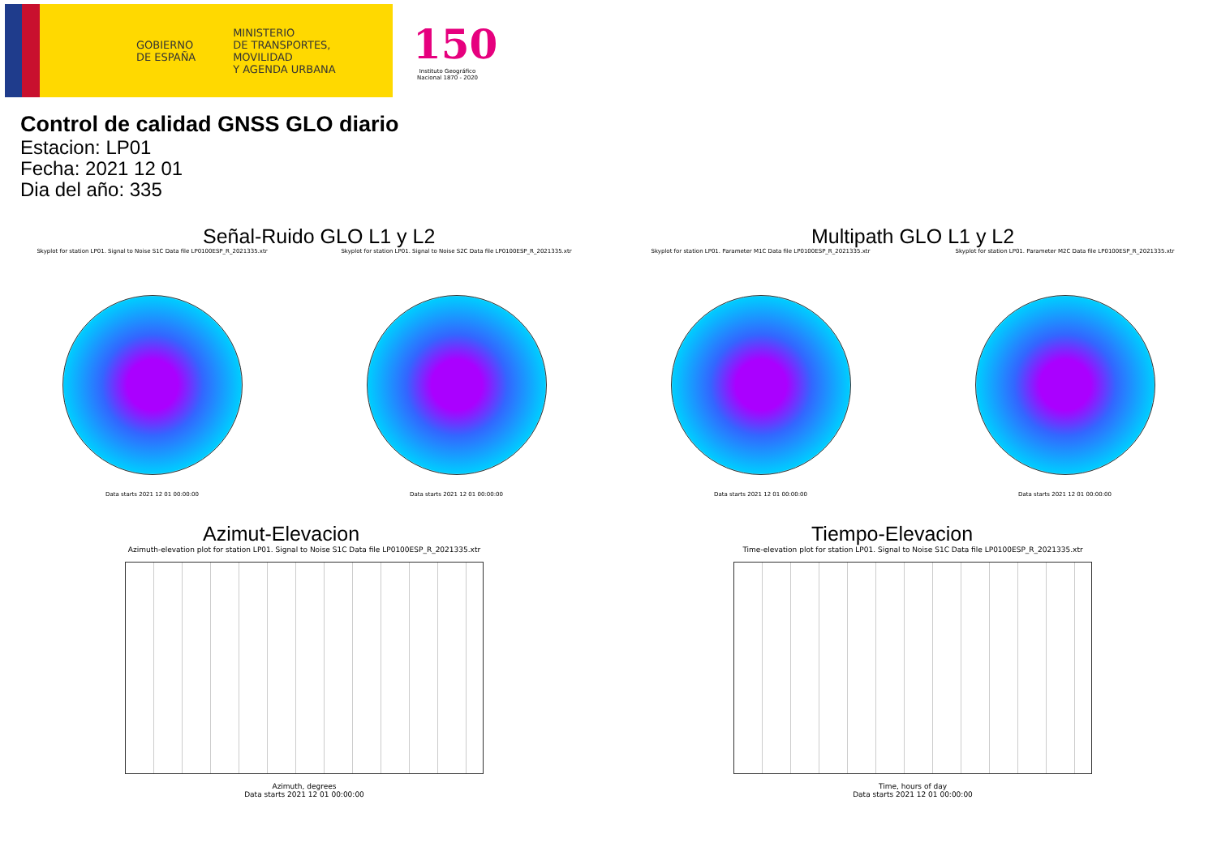GOBIERNO
DE ESPAÑA
MINISTERIO
DE TRANSPORTES, MOVILIDAD
Y AGENDA URBANA
150
Instituto Geográfico
Nacional 1870 - 2020
Control de calidad GNSS GLO diario
Estacion: LP01
Fecha: 2021 12 01
Dia del año: 335
Señal-Ruido GLO L1 y L2
Skyplot for station LP01. Signal to Noise S1C Data file LP0100ESP_R_2021335.xtr
Data starts 2021 12 01 00:00:00
Skyplot for station LP01. Signal to Noise S2C Data file LP0100ESP_R_2021335.xtr
Data starts 2021 12 01 00:00:00
Multipath GLO L1 y L2
Skyplot for station LP01. Parameter M1C Data file LP0100ESP_R_2021335.xtr
Data starts 2021 12 01 00:00:00
Skyplot for station LP01. Parameter M2C Data file LP0100ESP_R_2021335.xtr
Data starts 2021 12 01 00:00:00
Azimut-Elevacion
Azimuth-elevation plot for station LP01. Signal to Noise S1C Data file LP0100ESP_R_2021335.xtr
Azimuth, degrees
Data starts 2021 12 01 00:00:00
Tiempo-Elevacion
Time-elevation plot for station LP01. Signal to Noise S1C Data file LP0100ESP_R_2021335.xtr
Time, hours of day
Data starts 2021 12 01 00:00:00